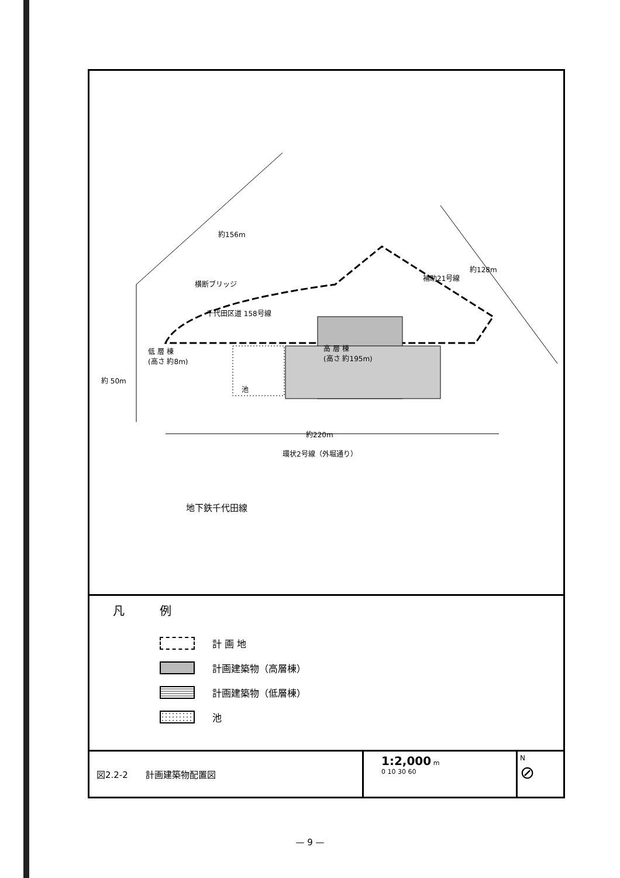約156m
横断ブリッジ
千代田区道 158号線
補助21号線
約128m
低 層 棟
(高さ 約8m)
高 層 棟
(高さ 約195m)
池
約 50m
約220m
環状2号線（外堀通り）
地下鉄千代田線
凡例
計 画 地
計画建築物（高層棟）
計画建築物（低層棟）
池
図2.2-2　　計画建築物配置図
1:2,000 m
0 10 30 60
N
⊘
— 9 —